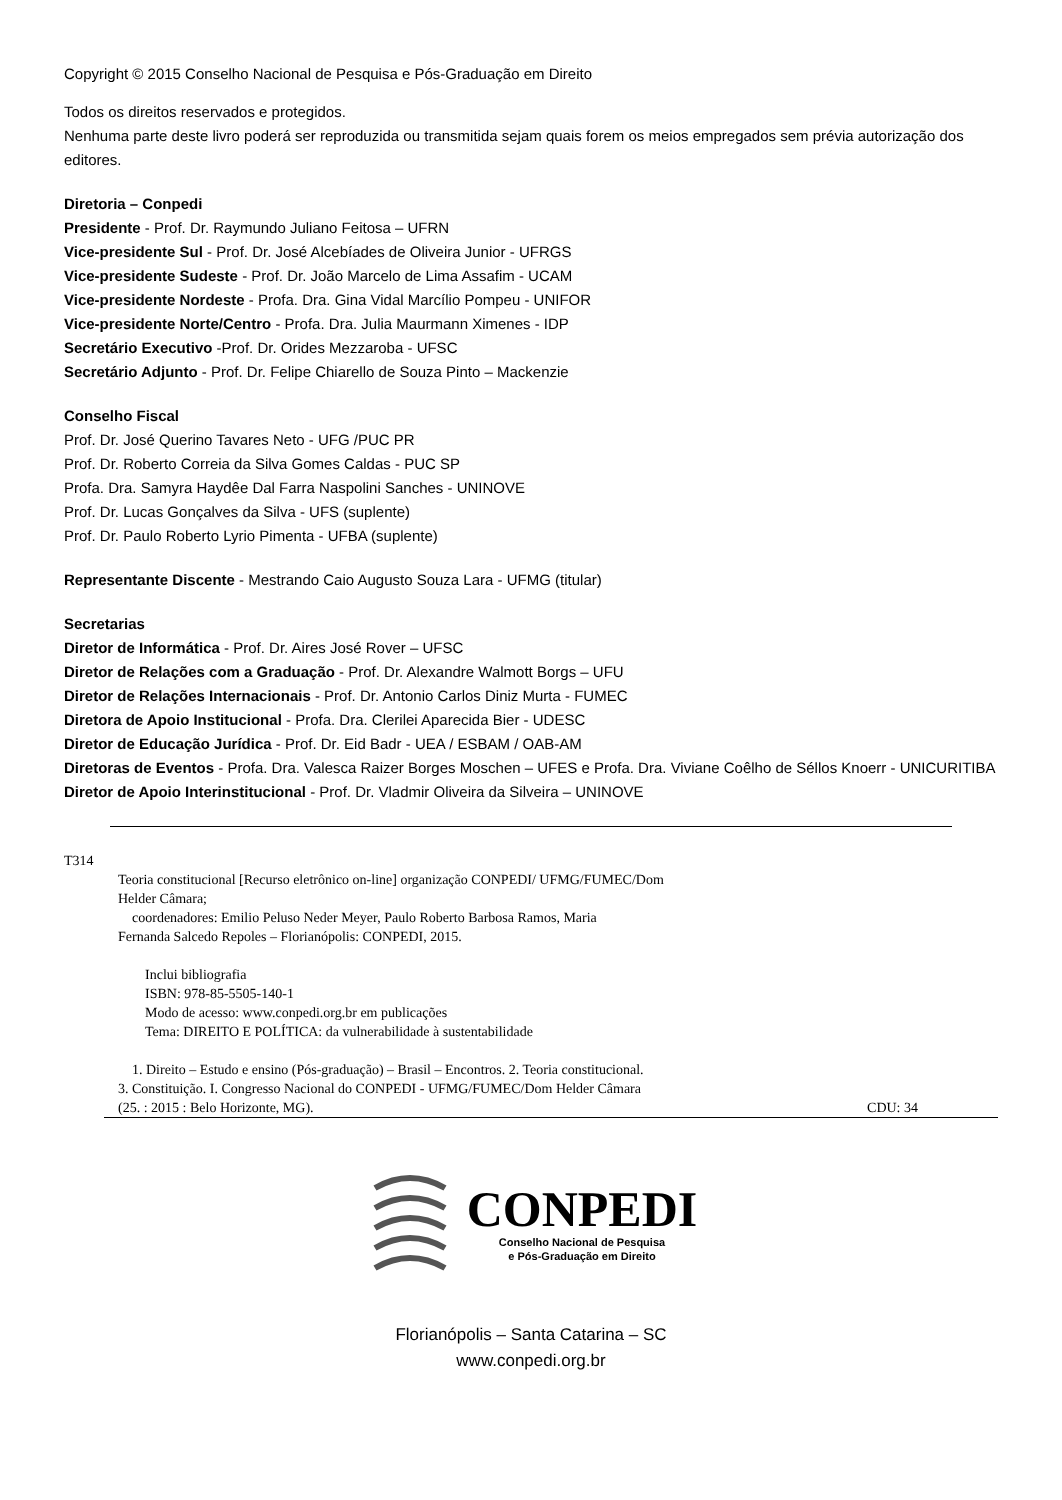Copyright © 2015 Conselho Nacional de Pesquisa e Pós-Graduação em Direito
Todos os direitos reservados e protegidos.
Nenhuma parte deste livro poderá ser reproduzida ou transmitida sejam quais forem os meios empregados sem prévia autorização dos editores.
Diretoria – Conpedi
Presidente - Prof. Dr. Raymundo Juliano Feitosa – UFRN
Vice-presidente Sul - Prof. Dr. José Alcebíades de Oliveira Junior - UFRGS
Vice-presidente Sudeste - Prof. Dr. João Marcelo de Lima Assafim - UCAM
Vice-presidente Nordeste - Profa. Dra. Gina Vidal Marcílio Pompeu - UNIFOR
Vice-presidente Norte/Centro - Profa. Dra. Julia Maurmann Ximenes - IDP
Secretário Executivo -Prof. Dr. Orides Mezzaroba - UFSC
Secretário Adjunto - Prof. Dr. Felipe Chiarello de Souza Pinto – Mackenzie
Conselho Fiscal
Prof. Dr. José Querino Tavares Neto - UFG /PUC PR
Prof. Dr. Roberto Correia da Silva Gomes Caldas - PUC SP
Profa. Dra. Samyra Haydêe Dal Farra Naspolini Sanches - UNINOVE
Prof. Dr. Lucas Gonçalves da Silva - UFS (suplente)
Prof. Dr. Paulo Roberto Lyrio Pimenta - UFBA (suplente)
Representante Discente - Mestrando Caio Augusto Souza Lara - UFMG (titular)
Secretarias
Diretor de Informática - Prof. Dr. Aires José Rover – UFSC
Diretor de Relações com a Graduação - Prof. Dr. Alexandre Walmott Borgs – UFU
Diretor de Relações Internacionais - Prof. Dr. Antonio Carlos Diniz Murta - FUMEC
Diretora de Apoio Institucional - Profa. Dra. Clerilei Aparecida Bier - UDESC
Diretor de Educação Jurídica - Prof. Dr. Eid Badr - UEA / ESBAM / OAB-AM
Diretoras de Eventos - Profa. Dra. Valesca Raizer Borges Moschen – UFES e Profa. Dra. Viviane Coêlho de Séllos Knoerr - UNICURITIBA
Diretor de Apoio Interinstitucional - Prof. Dr. Vladmir Oliveira da Silveira – UNINOVE
T314
Teoria constitucional [Recurso eletrônico on-line] organização CONPEDI/ UFMG/FUMEC/Dom
Helder Câmara;
coordenadores: Emilio Peluso Neder Meyer, Paulo Roberto Barbosa Ramos, Maria
Fernanda Salcedo Repoles – Florianópolis: CONPEDI, 2015.
Inclui bibliografia
ISBN: 978-85-5505-140-1
Modo de acesso: www.conpedi.org.br em publicações
Tema: DIREITO E POLÍTICA: da vulnerabilidade à sustentabilidade
1. Direito – Estudo e ensino (Pós-graduação) – Brasil – Encontros. 2. Teoria constitucional.
3. Constituição. I. Congresso Nacional do CONPEDI - UFMG/FUMEC/Dom Helder Câmara
(25. : 2015 : Belo Horizonte, MG). CDU: 34
CONPEDI
Conselho Nacional de Pesquisa
e Pós-Graduação em Direito
Florianópolis – Santa Catarina – SC
www.conpedi.org.br